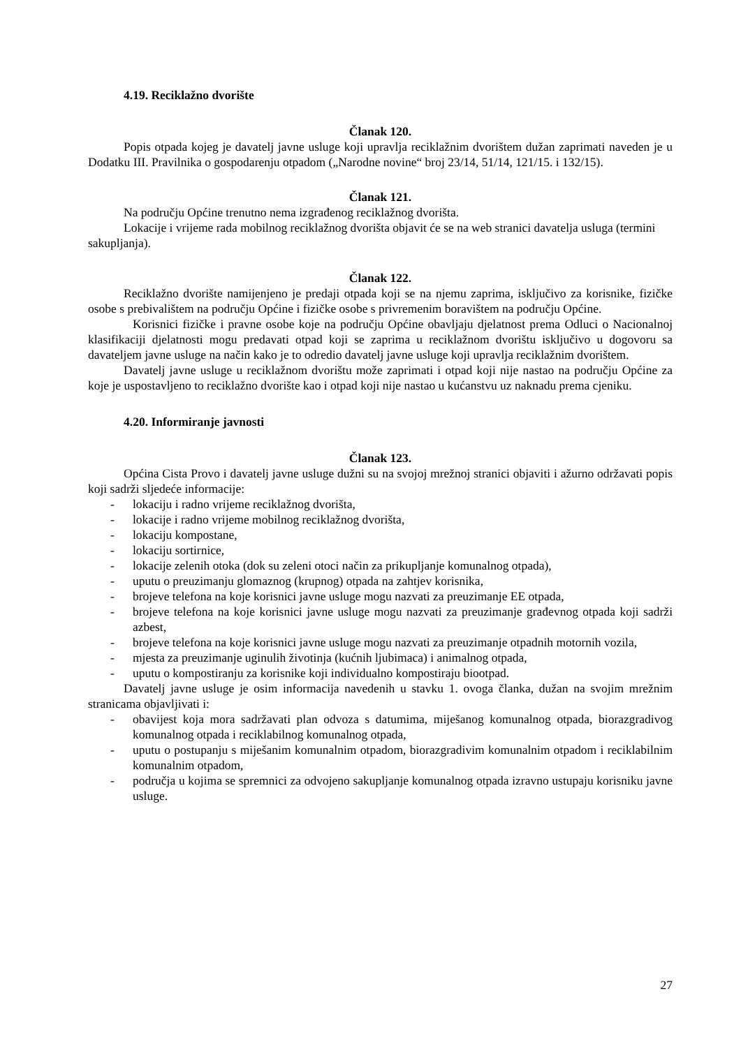4.19. Reciklažno dvorište
Članak 120.
Popis otpada kojeg je davatelj javne usluge koji upravlja reciklažnim dvorištem dužan zaprimati naveden je u Dodatku III. Pravilnika o gospodarenju otpadom („Narodne novine“ broj 23/14, 51/14, 121/15. i 132/15).
Članak 121.
Na području Općine trenutno nema izgrađenog reciklažnog dvorišta.
Lokacije i vrijeme rada mobilnog reciklažnog dvorišta objavit će se na web stranici davatelja usluga (termini sakupljanja).
Članak 122.
Reciklažno dvorište namijenjeno je predaji otpada koji se na njemu zaprima, isključivo za korisnike, fizičke osobe s prebivalištem na području Općine i fizičke osobe s privremenim boravištem na području Općine.
Korisnici fizičke i pravne osobe koje na području Općine obavljaju djelatnost prema Odluci o Nacionalnoj klasifikaciji djelatnosti mogu predavati otpad koji se zaprima u reciklažnom dvorištu isključivo u dogovoru sa davateljem javne usluge na način kako je to odredio davatelj javne usluge koji upravlja reciklažnim dvorištem.
Davatelj javne usluge u reciklažnom dvorištu može zaprimati i otpad koji nije nastao na području Općine za koje je uspostavljeno to reciklažno dvorište kao i otpad koji nije nastao u kućanstvu uz naknadu prema cjeniku.
4.20. Informiranje javnosti
Članak 123.
Općina Cista Provo i davatelj javne usluge dužni su na svojoj mrežnoj stranici objaviti i ažurno održavati popis koji sadrži sljedeće informacije:
- lokaciju i radno vrijeme reciklažnog dvorišta,
- lokacije i radno vrijeme mobilnog reciklažnog dvorišta,
- lokaciju kompostane,
- lokaciju sortirnice,
- lokacije zelenih otoka (dok su zeleni otoci način za prikupljanje komunalnog otpada),
- uputu o preuzimanju glomaznog (krupnog) otpada na zahtjev korisnika,
- brojeve telefona na koje korisnici javne usluge mogu nazvati za preuzimanje EE otpada,
- brojeve telefona na koje korisnici javne usluge mogu nazvati za preuzimanje građevnog otpada koji sadrži azbest,
- brojeve telefona na koje korisnici javne usluge mogu nazvati za preuzimanje otpadnih motornih vozila,
- mjesta za preuzimanje uginulih životinja (kućnih ljubimaca) i animalnog otpada,
- uputu o kompostiranju za korisnike koji individualno kompostiraju biootpad.
Davatelj javne usluge je osim informacija navedenih u stavku 1. ovoga članka, dužan na svojim mrežnim stranicama objavljivati i:
- obavijest koja mora sadržavati plan odvoza s datumima, miješanog komunalnog otpada, biorazgradivog komunalnog otpada i reciklabilnog komunalnog otpada,
- uputu o postupanju s miješanim komunalnim otpadom, biorazgradivim komunalnim otpadom i reciklabilnim komunalnim otpadom,
- područja u kojima se spremnici za odvojeno sakupljanje komunalnog otpada izravno ustupaju korisniku javne usluge.
27